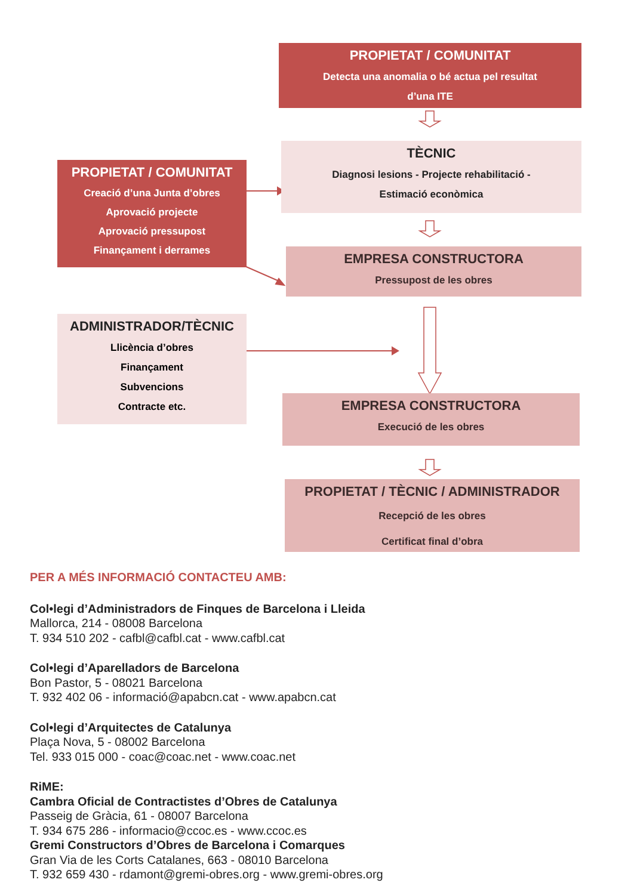PROPIETAT / COMUNITAT
Detecta una anomalia o bé actua pel resultat
d’una ITE
TÈCNIC
Diagnosi lesions - Projecte rehabilitació -
Estimació econòmica
PROPIETAT / COMUNITAT
Creació d’una Junta d’obres
Aprovació projecte
Aprovació pressupost
Finançament i derrames
EMPRESA CONSTRUCTORA
Pressupost de les obres
ADMINISTRADOR/TÈCNIC
Llicència d’obres
Finançament
Subvencions
Contracte etc.
EMPRESA CONSTRUCTORA
Execució de les obres
PROPIETAT / TÈCNIC / ADMINISTRADOR
Recepció de les obres
Certificat final d’obra
PER A MÉS INFORMACIÓ CONTACTEU AMB:
Col•legi d’Administradors de Finques de Barcelona i Lleida
Mallorca, 214 - 08008 Barcelona
T. 934 510 202 - cafbl@cafbl.cat - www.cafbl.cat
Col•legi d’Aparelladors de Barcelona
Bon Pastor, 5 - 08021 Barcelona
T. 932 402 06 - informació@apabcn.cat - www.apabcn.cat
Col•legi d’Arquitectes de Catalunya
Plaça Nova, 5 - 08002 Barcelona
Tel. 933 015 000 - coac@coac.net - www.coac.net
RiME:
Cambra Oficial de Contractistes d’Obres de Catalunya
Passeig de Gràcia, 61 - 08007 Barcelona
T. 934 675 286 - informacio@ccoc.es - www.ccoc.es
Gremi Constructors d’Obres de Barcelona i Comarques
Gran Via de les Corts Catalanes, 663 - 08010 Barcelona
T. 932 659 430 - rdamont@gremi-obres.org - www.gremi-obres.org